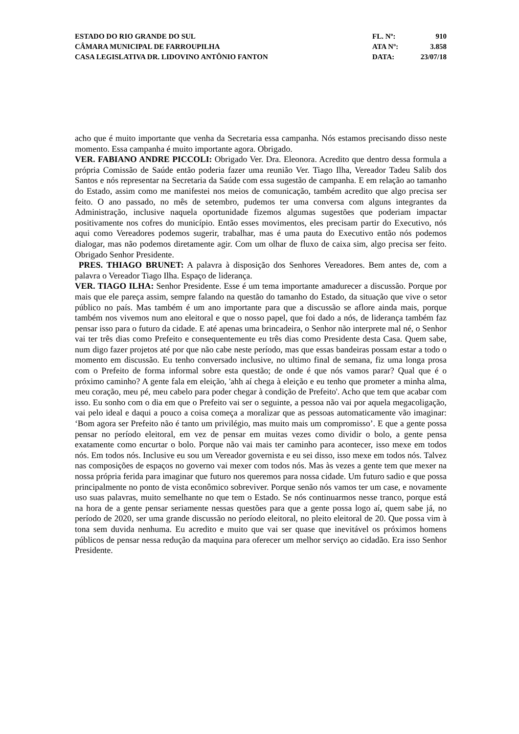ESTADO DO RIO GRANDE DO SUL
CÂMARA MUNICIPAL DE FARROUPILHA
CASA LEGISLATIVA DR. LIDOVINO ANTÔNIO FANTON
FL. Nº: 910
ATA Nº: 3.858
DATA: 23/07/18
acho que é muito importante que venha da Secretaria essa campanha. Nós estamos precisando disso neste momento. Essa campanha é muito importante agora. Obrigado.
VER. FABIANO ANDRE PICCOLI: Obrigado Ver. Dra. Eleonora. Acredito que dentro dessa formula a própria Comissão de Saúde então poderia fazer uma reunião Ver. Tiago Ilha, Vereador Tadeu Salib dos Santos e nós representar na Secretaria da Saúde com essa sugestão de campanha. E em relação ao tamanho do Estado, assim como me manifestei nos meios de comunicação, também acredito que algo precisa ser feito. O ano passado, no mês de setembro, pudemos ter uma conversa com alguns integrantes da Administração, inclusive naquela oportunidade fizemos algumas sugestões que poderiam impactar positivamente nos cofres do município. Então esses movimentos, eles precisam partir do Executivo, nós aqui como Vereadores podemos sugerir, trabalhar, mas é uma pauta do Executivo então nós podemos dialogar, mas não podemos diretamente agir. Com um olhar de fluxo de caixa sim, algo precisa ser feito. Obrigado Senhor Presidente.
PRES. THIAGO BRUNET: A palavra à disposição dos Senhores Vereadores. Bem antes de, com a palavra o Vereador Tiago Ilha. Espaço de liderança.
VER. TIAGO ILHA: Senhor Presidente. Esse é um tema importante amadurecer a discussão. Porque por mais que ele pareça assim, sempre falando na questão do tamanho do Estado, da situação que vive o setor público no país. Mas também é um ano importante para que a discussão se aflore ainda mais, porque também nos vivemos num ano eleitoral e que o nosso papel, que foi dado a nós, de liderança também faz pensar isso para o futuro da cidade. E até apenas uma brincadeira, o Senhor não interprete mal né, o Senhor vai ter três dias como Prefeito e consequentemente eu três dias como Presidente desta Casa. Quem sabe, num digo fazer projetos até por que não cabe neste período, mas que essas bandeiras possam estar a todo o momento em discussão. Eu tenho conversado inclusive, no ultimo final de semana, fiz uma longa prosa com o Prefeito de forma informal sobre esta questão; de onde é que nós vamos parar? Qual que é o próximo caminho? A gente fala em eleição, 'ahh aí chega à eleição e eu tenho que prometer a minha alma, meu coração, meu pé, meu cabelo para poder chegar à condição de Prefeito'. Acho que tem que acabar com isso. Eu sonho com o dia em que o Prefeito vai ser o seguinte, a pessoa não vai por aquela megacoligação, vai pelo ideal e daqui a pouco a coisa começa a moralizar que as pessoas automaticamente vão imaginar: ‘Bom agora ser Prefeito não é tanto um privilégio, mas muito mais um compromisso’. E que a gente possa pensar no período eleitoral, em vez de pensar em muitas vezes como dividir o bolo, a gente pensa exatamente como encurtar o bolo. Porque não vai mais ter caminho para acontecer, isso mexe em todos nós. Em todos nós. Inclusive eu sou um Vereador governista e eu sei disso, isso mexe em todos nós. Talvez nas composições de espaços no governo vai mexer com todos nós. Mas às vezes a gente tem que mexer na nossa própria ferida para imaginar que futuro nos queremos para nossa cidade. Um futuro sadio e que possa principalmente no ponto de vista econômico sobreviver. Porque senão nós vamos ter um case, e novamente uso suas palavras, muito semelhante no que tem o Estado. Se nós continuarmos nesse tranco, porque está na hora de a gente pensar seriamente nessas questões para que a gente possa logo aí, quem sabe já, no período de 2020, ser uma grande discussão no período eleitoral, no pleito eleitoral de 20. Que possa vim à tona sem duvida nenhuma. Eu acredito e muito que vai ser quase que inevitável os próximos homens públicos de pensar nessa redução da maquina para oferecer um melhor serviço ao cidadão. Era isso Senhor Presidente.